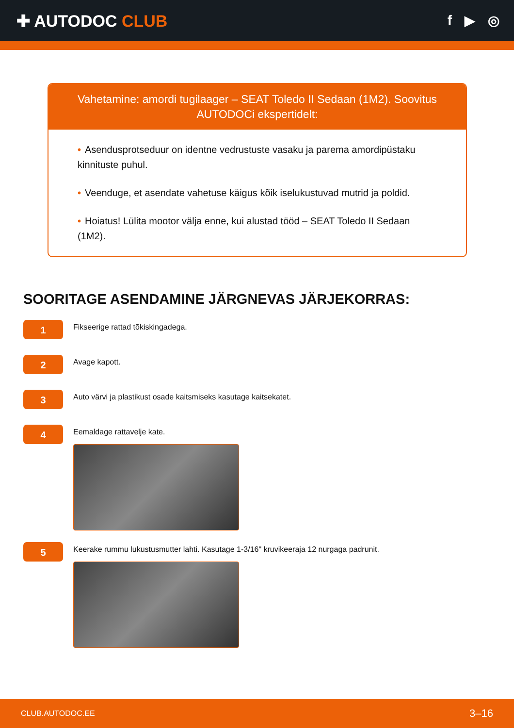✚ AUTODOC CLUB
f ▶ ◎
Vahetamine: amordi tugilaager – SEAT Toledo II Sedaan (1M2). Soovitus AUTODOCi ekspertidelt:
• Asendusprotseduur on identne vedrustuste vasaku ja parema amordipüstaku kinnituste puhul.
• Veenduge, et asendate vahetuse käigus kõik iselukustuvad mutrid ja poldid.
• Hoiatus! Lülita mootor välja enne, kui alustad tööd – SEAT Toledo II Sedaan (1M2).
SOORITAGE ASENDAMINE JÄRGNEVAS JÄRJEKORRAS:
1
Fikseerige rattad tõkiskingadega.
2
Avage kapott.
3
Auto värvi ja plastikust osade kaitsmiseks kasutage kaitsekatet.
4
Eemaldage rattavelje kate.
5
Keerake rummu lukustusmutter lahti. Kasutage 1-3/16" kruvikeeraja 12 nurgaga padrunit.
CLUB.AUTODOC.EE 3–16